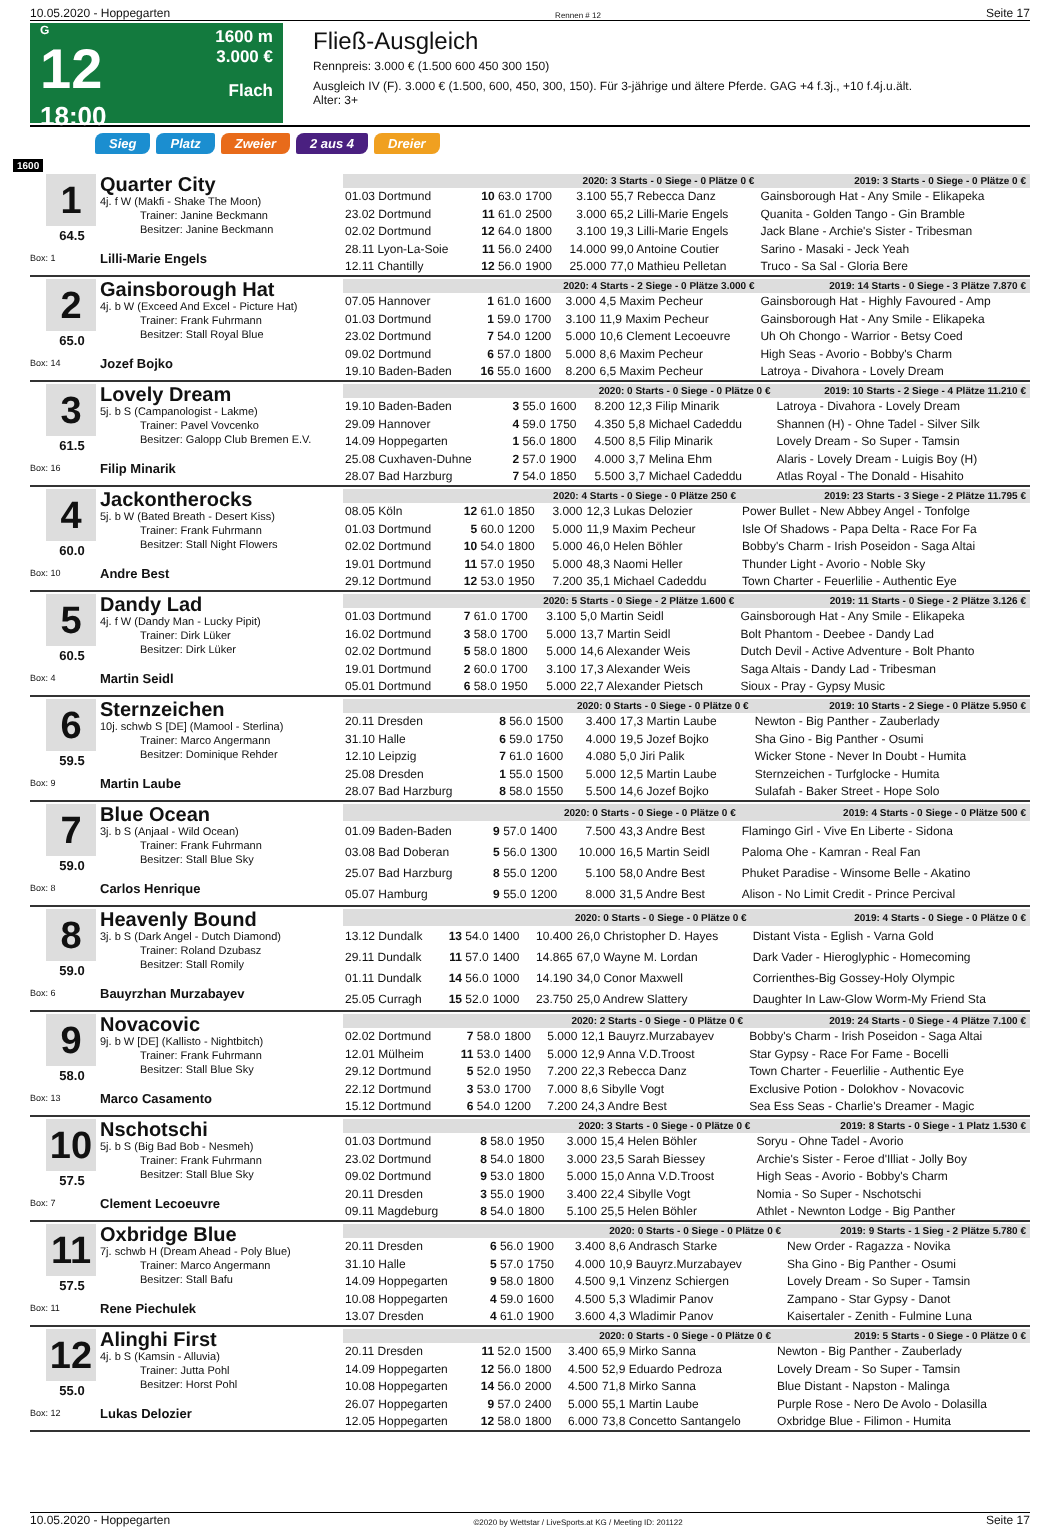10.05.2020 - Hoppegarten Rennen # 12 Seite 17
G
12
18:00
1600 m
3.000 €
Flach
Fließ-Ausgleich
Rennpreis: 3.000 € (1.500 600 450 300 150)
Ausgleich IV (F). 3.000 € (1.500, 600, 450, 300, 150). Für 3-jährige und ältere Pferde. GAG +4 f.3j., +10 f.4j.u.ält.
Alter: 3+
Sieg Platz Zweier 2 aus 4 Dreier
1600
1
64.5
Box: 1
Quarter City
4j. f W (Makfi - Shake The Moon)
Trainer: Janine Beckmann
Besitzer: Janine Beckmann
Lilli-Marie Engels
| 2020: 3 Starts - 0 Siege - 0 Plätze 0 € | | | | | | 2019: 3 Starts - 0 Siege - 0 Plätze 0 € |
| --- | --- | --- | --- | --- | --- | --- |
| 01.03 Dortmund | 10 63.0 | 1700 | 3.100 | 55,7 Rebecca Danz | | Gainsborough Hat - Any Smile - Elikapeka |
| 23.02 Dortmund | 11 61.0 | 2500 | 3.000 | 65,2 Lilli-Marie Engels | | Quanita - Golden Tango - Gin Bramble |
| 02.02 Dortmund | 12 64.0 | 1800 | 3.100 | 19,3 Lilli-Marie Engels | | Jack Blane - Archie's Sister - Tribesman |
| 28.11 Lyon-La-Soie | 11 56.0 | 2400 | 14.000 | 99,0 Antoine Coutier | | Sarino - Masaki - Jeck Yeah |
| 12.11 Chantilly | 12 56.0 | 1900 | 25.000 | 77,0 Mathieu Pelletan | | Truco - Sa Sal - Gloria Bere |
2
65.0
Box: 14
Gainsborough Hat
4j. b W (Exceed And Excel - Picture Hat)
Trainer: Frank Fuhrmann
Besitzer: Stall Royal Blue
Jozef Bojko
| 2020: 4 Starts - 2 Siege - 0 Plätze 3.000 € | | | | | | 2019: 14 Starts - 0 Siege - 3 Plätze 7.870 € |
| --- | --- | --- | --- | --- | --- | --- |
| 07.05 Hannover | 1 61.0 | 1600 | 3.000 | 4,5 Maxim Pecheur | | Gainsborough Hat - Highly Favoured - Amp |
| 01.03 Dortmund | 1 59.0 | 1700 | 3.100 | 11,9 Maxim Pecheur | | Gainsborough Hat - Any Smile - Elikapeka |
| 23.02 Dortmund | 7 54.0 | 1200 | 5.000 | 10,6 Clement Lecoeuvre | | Uh Oh Chongo - Warrior - Betsy Coed |
| 09.02 Dortmund | 6 57.0 | 1800 | 5.000 | 8,6 Maxim Pecheur | | High Seas - Avorio - Bobby's Charm |
| 19.10 Baden-Baden | 16 55.0 | 1600 | 8.200 | 6,5 Maxim Pecheur | | Latroya - Divahora - Lovely Dream |
3
61.5
Box: 16
Lovely Dream
5j. b S (Campanologist - Lakme)
Trainer: Pavel Vovcenko
Besitzer: Galopp Club Bremen E.V.
Filip Minarik
| 2020: 0 Starts - 0 Siege - 0 Plätze 0 € | | | | | | 2019: 10 Starts - 2 Siege - 4 Plätze 11.210 € |
| --- | --- | --- | --- | --- | --- | --- |
| 19.10 Baden-Baden | 3 55.0 | 1600 | 8.200 | 12,3 Filip Minarik | | Latroya - Divahora - Lovely Dream |
| 29.09 Hannover | 4 59.0 | 1750 | 4.350 | 5,8 Michael Cadeddu | | Shannen (H) - Ohne Tadel - Silver Silk |
| 14.09 Hoppegarten | 1 56.0 | 1800 | 4.500 | 8,5 Filip Minarik | | Lovely Dream - So Super - Tamsin |
| 25.08 Cuxhaven-Duhne | 2 57.0 | 1900 | 4.000 | 3,7 Melina Ehm | | Alaris - Lovely Dream - Luigis Boy (H) |
| 28.07 Bad Harzburg | 7 54.0 | 1850 | 5.500 | 3,7 Michael Cadeddu | | Atlas Royal - The Donald - Hisahito |
4
60.0
Box: 10
Jackontherocks
5j. b W (Bated Breath - Desert Kiss)
Trainer: Frank Fuhrmann
Besitzer: Stall Night Flowers
Andre Best
| 2020: 4 Starts - 0 Siege - 0 Plätze 250 € | | | | | | 2019: 23 Starts - 3 Siege - 2 Plätze 11.795 € |
| --- | --- | --- | --- | --- | --- | --- |
| 08.05 Köln | 12 61.0 | 1850 | 3.000 | 12,3 Lukas Delozier | | Power Bullet - New Abbey Angel - Tonfolge |
| 01.03 Dortmund | 5 60.0 | 1200 | 5.000 | 11,9 Maxim Pecheur | | Isle Of Shadows - Papa Delta - Race For Fa |
| 02.02 Dortmund | 10 54.0 | 1800 | 5.000 | 46,0 Helen Böhler | | Bobby's Charm - Irish Poseidon - Saga Altai |
| 19.01 Dortmund | 11 57.0 | 1950 | 5.000 | 48,3 Naomi Heller | | Thunder Light - Avorio - Noble Sky |
| 29.12 Dortmund | 12 53.0 | 1950 | 7.200 | 35,1 Michael Cadeddu | | Town Charter - Feuerlilie - Authentic Eye |
5
60.5
Box: 4
Dandy Lad
4j. f W (Dandy Man - Lucky Pipit)
Trainer: Dirk Lüker
Besitzer: Dirk Lüker
Martin Seidl
| 2020: 5 Starts - 0 Siege - 2 Plätze 1.600 € | | | | | | 2019: 11 Starts - 0 Siege - 2 Plätze 3.126 € |
| --- | --- | --- | --- | --- | --- | --- |
| 01.03 Dortmund | 7 61.0 | 1700 | 3.100 | 5,0 Martin Seidl | | Gainsborough Hat - Any Smile - Elikapeka |
| 16.02 Dortmund | 3 58.0 | 1700 | 5.000 | 13,7 Martin Seidl | | Bolt Phantom - Deebee - Dandy Lad |
| 02.02 Dortmund | 5 58.0 | 1800 | 5.000 | 14,6 Alexander Weis | | Dutch Devil - Active Adventure - Bolt Phanto |
| 19.01 Dortmund | 2 60.0 | 1700 | 3.100 | 17,3 Alexander Weis | | Saga Altais - Dandy Lad - Tribesman |
| 05.01 Dortmund | 6 58.0 | 1950 | 5.000 | 22,7 Alexander Pietsch | | Sioux - Pray - Gypsy Music |
6
59.5
Box: 9
Sternzeichen
10j. schwb S [DE] (Mamool - Sterlina)
Trainer: Marco Angermann
Besitzer: Dominique Rehder
Martin Laube
| 2020: 0 Starts - 0 Siege - 0 Plätze 0 € | | | | | | 2019: 10 Starts - 2 Siege - 0 Plätze 5.950 € |
| --- | --- | --- | --- | --- | --- | --- |
| 20.11 Dresden | 8 56.0 | 1500 | 3.400 | 17,3 Martin Laube | | Newton - Big Panther - Zauberlady |
| 31.10 Halle | 6 59.0 | 1750 | 4.000 | 19,5 Jozef Bojko | | Sha Gino - Big Panther - Osumi |
| 12.10 Leipzig | 7 61.0 | 1600 | 4.080 | 5,0 Jiri Palik | | Wicker Stone - Never In Doubt - Humita |
| 25.08 Dresden | 1 55.0 | 1500 | 5.000 | 12,5 Martin Laube | | Sternzeichen - Turfglocke - Humita |
| 28.07 Bad Harzburg | 8 58.0 | 1550 | 5.500 | 14,6 Jozef Bojko | | Sulafah - Baker Street - Hope Solo |
7
59.0
Box: 8
Blue Ocean
3j. b S (Anjaal - Wild Ocean)
Trainer: Frank Fuhrmann
Besitzer: Stall Blue Sky
Carlos Henrique
| 2020: 0 Starts - 0 Siege - 0 Plätze 0 € | | | | | | 2019: 4 Starts - 0 Siege - 0 Plätze 500 € |
| --- | --- | --- | --- | --- | --- | --- |
| 01.09 Baden-Baden | 9 57.0 | 1400 | 7.500 | 43,3 Andre Best | | Flamingo Girl - Vive En Liberte - Sidona |
| 03.08 Bad Doberan | 5 56.0 | 1300 | 10.000 | 16,5 Martin Seidl | | Paloma Ohe - Kamran - Real Fan |
| 25.07 Bad Harzburg | 8 55.0 | 1200 | 5.100 | 58,0 Andre Best | | Phuket Paradise - Winsome Belle - Akatino |
| 05.07 Hamburg | 9 55.0 | 1200 | 8.000 | 31,5 Andre Best | | Alison - No Limit Credit - Prince Percival |
8
59.0
Box: 6
Heavenly Bound
3j. b S (Dark Angel - Dutch Diamond)
Trainer: Roland Dzubasz
Besitzer: Stall Romily
Bauyrzhan Murzabayev
| 2020: 0 Starts - 0 Siege - 0 Plätze 0 € | | | | | | 2019: 4 Starts - 0 Siege - 0 Plätze 0 € |
| --- | --- | --- | --- | --- | --- | --- |
| 13.12 Dundalk | 13 54.0 | 1400 | 10.400 | 26,0 Christopher D. Hayes | | Distant Vista - Eglish - Varna Gold |
| 29.11 Dundalk | 11 57.0 | 1400 | 14.865 | 67,0 Wayne M. Lordan | | Dark Vader - Hieroglyphic - Homecoming |
| 01.11 Dundalk | 14 56.0 | 1000 | 14.190 | 34,0 Conor Maxwell | | Corrienthes-Big Gossey-Holy Olympic |
| 25.05 Curragh | 15 52.0 | 1000 | 23.750 | 25,0 Andrew Slattery | | Daughter In Law-Glow Worm-My Friend Sta |
9
58.0
Box: 13
Novacovic
9j. b W [DE] (Kallisto - Nightbitch)
Trainer: Frank Fuhrmann
Besitzer: Stall Blue Sky
Marco Casamento
| 2020: 2 Starts - 0 Siege - 0 Plätze 0 € | | | | | | 2019: 24 Starts - 0 Siege - 4 Plätze 7.100 € |
| --- | --- | --- | --- | --- | --- | --- |
| 02.02 Dortmund | 7 58.0 | 1800 | 5.000 | 12,1 Bauyrz.Murzabayev | | Bobby's Charm - Irish Poseidon - Saga Altai |
| 12.01 Mülheim | 11 53.0 | 1400 | 5.000 | 12,9 Anna V.D.Troost | | Star Gypsy - Race For Fame - Bocelli |
| 29.12 Dortmund | 5 52.0 | 1950 | 7.200 | 22,3 Rebecca Danz | | Town Charter - Feuerlilie - Authentic Eye |
| 22.12 Dortmund | 3 53.0 | 1700 | 7.000 | 8,6 Sibylle Vogt | | Exclusive Potion - Dolokhov - Novacovic |
| 15.12 Dortmund | 6 54.0 | 1200 | 7.200 | 24,3 Andre Best | | Sea Ess Seas - Charlie's Dreamer - Magic |
10
57.5
Box: 7
Nschotschi
5j. b S (Big Bad Bob - Nesmeh)
Trainer: Frank Fuhrmann
Besitzer: Stall Blue Sky
Clement Lecoeuvre
| 2020: 3 Starts - 0 Siege - 0 Plätze 0 € | | | | | | 2019: 8 Starts - 0 Siege - 1 Platz 1.530 € |
| --- | --- | --- | --- | --- | --- | --- |
| 01.03 Dortmund | 8 58.0 | 1950 | 3.000 | 15,4 Helen Böhler | | Soryu - Ohne Tadel - Avorio |
| 23.02 Dortmund | 8 54.0 | 1800 | 3.000 | 23,5 Sarah Biessey | | Archie's Sister - Feroe d'Illiat - Jolly Boy |
| 09.02 Dortmund | 9 53.0 | 1800 | 5.000 | 15,0 Anna V.D.Troost | | High Seas - Avorio - Bobby's Charm |
| 20.11 Dresden | 3 55.0 | 1900 | 3.400 | 22,4 Sibylle Vogt | | Nomia - So Super - Nschotschi |
| 09.11 Magdeburg | 8 54.0 | 1800 | 5.100 | 25,5 Helen Böhler | | Athlet - Newnton Lodge - Big Panther |
11
57.5
Box: 11
Oxbridge Blue
7j. schwb H (Dream Ahead - Poly Blue)
Trainer: Marco Angermann
Besitzer: Stall Bafu
Rene Piechulek
| 2020: 0 Starts - 0 Siege - 0 Plätze 0 € | | | | | | 2019: 9 Starts - 1 Sieg - 2 Plätze 5.780 € |
| --- | --- | --- | --- | --- | --- | --- |
| 20.11 Dresden | 6 56.0 | 1900 | 3.400 | 8,6 Andrasch Starke | | New Order - Ragazza - Novika |
| 31.10 Halle | 5 57.0 | 1750 | 4.000 | 10,9 Bauyrz.Murzabayev | | Sha Gino - Big Panther - Osumi |
| 14.09 Hoppegarten | 9 58.0 | 1800 | 4.500 | 9,1 Vinzenz Schiergen | | Lovely Dream - So Super - Tamsin |
| 10.08 Hoppegarten | 4 59.0 | 1600 | 4.500 | 5,3 Wladimir Panov | | Zampano - Star Gypsy - Danot |
| 13.07 Dresden | 4 61.0 | 1900 | 3.600 | 4,3 Wladimir Panov | | Kaisertaler - Zenith - Fulmine Luna |
12
55.0
Box: 12
Alinghi First
4j. b S (Kamsin - Alluvia)
Trainer: Jutta Pohl
Besitzer: Horst Pohl
Lukas Delozier
| 2020: 0 Starts - 0 Siege - 0 Plätze 0 € | | | | | | 2019: 5 Starts - 0 Siege - 0 Plätze 0 € |
| --- | --- | --- | --- | --- | --- | --- |
| 20.11 Dresden | 11 52.0 | 1500 | 3.400 | 65,9 Mirko Sanna | | Newton - Big Panther - Zauberlady |
| 14.09 Hoppegarten | 12 56.0 | 1800 | 4.500 | 52,9 Eduardo Pedroza | | Lovely Dream - So Super - Tamsin |
| 10.08 Hoppegarten | 14 56.0 | 2000 | 4.500 | 71,8 Mirko Sanna | | Blue Distant - Napston - Malinga |
| 26.07 Hoppegarten | 9 57.0 | 2400 | 5.000 | 55,1 Martin Laube | | Purple Rose - Nero De Avolo - Dolasilla |
| 12.05 Hoppegarten | 12 58.0 | 1800 | 6.000 | 73,8 Concetto Santangelo | | Oxbridge Blue - Filimon - Humita |
10.05.2020 - Hoppegarten ©2020 by Wettstar / LiveSports.at KG / Meeting ID: 201122 Seite 17